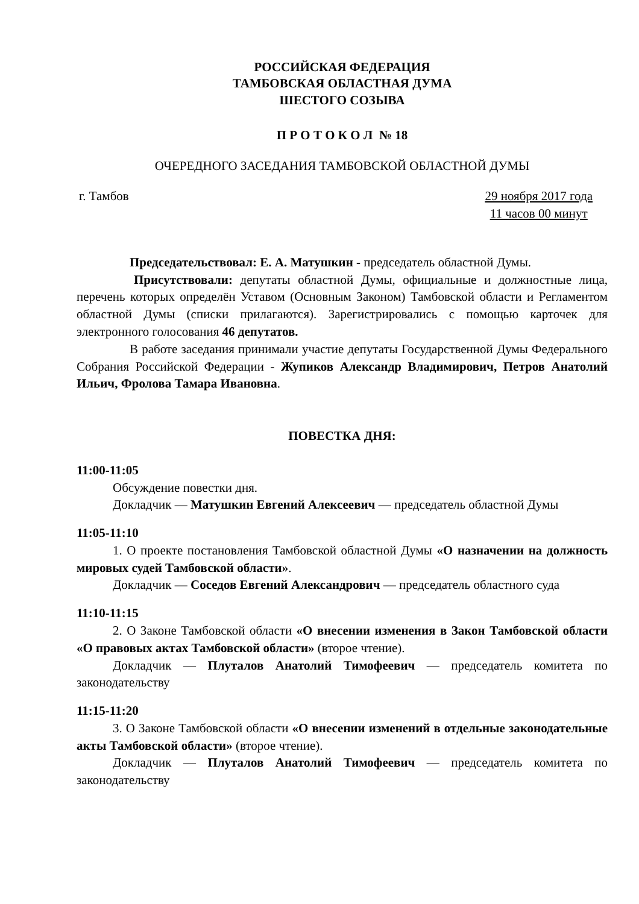РОССИЙСКАЯ ФЕДЕРАЦИЯ
ТАМБОВСКАЯ ОБЛАСТНАЯ ДУМА
ШЕСТОГО СОЗЫВА
П Р О Т О К О Л № 18
ОЧЕРЕДНОГО ЗАСЕДАНИЯ ТАМБОВСКОЙ ОБЛАСТНОЙ ДУМЫ
г. Тамбов 29 ноября 2017 года
11 часов 00 минут
Председательствовал: Е. А. Матушкин - председатель областной Думы.
Присутствовали: депутаты областной Думы, официальные и должностные лица, перечень которых определён Уставом (Основным Законом) Тамбовской области и Регламентом областной Думы (списки прилагаются). Зарегистрировались с помощью карточек для электронного голосования 46 депутатов.
В работе заседания принимали участие депутаты Государственной Думы Федерального Собрания Российской Федерации - Жупиков Александр Владимирович, Петров Анатолий Ильич, Фролова Тамара Ивановна.
ПОВЕСТКА ДНЯ:
11:00-11:05
Обсуждение повестки дня.
Докладчик — Матушкин Евгений Алексеевич — председатель областной Думы
11:05-11:10
1. О проекте постановления Тамбовской областной Думы «О назначении на должность мировых судей Тамбовской области».
Докладчик — Соседов Евгений Александрович — председатель областного суда
11:10-11:15
2. О Законе Тамбовской области «О внесении изменения в Закон Тамбовской области «О правовых актах Тамбовской области» (второе чтение).
Докладчик — Плуталов Анатолий Тимофеевич — председатель комитета по законодательству
11:15-11:20
3. О Законе Тамбовской области «О внесении изменений в отдельные законодательные акты Тамбовской области» (второе чтение).
Докладчик — Плуталов Анатолий Тимофеевич — председатель комитета по законодательству